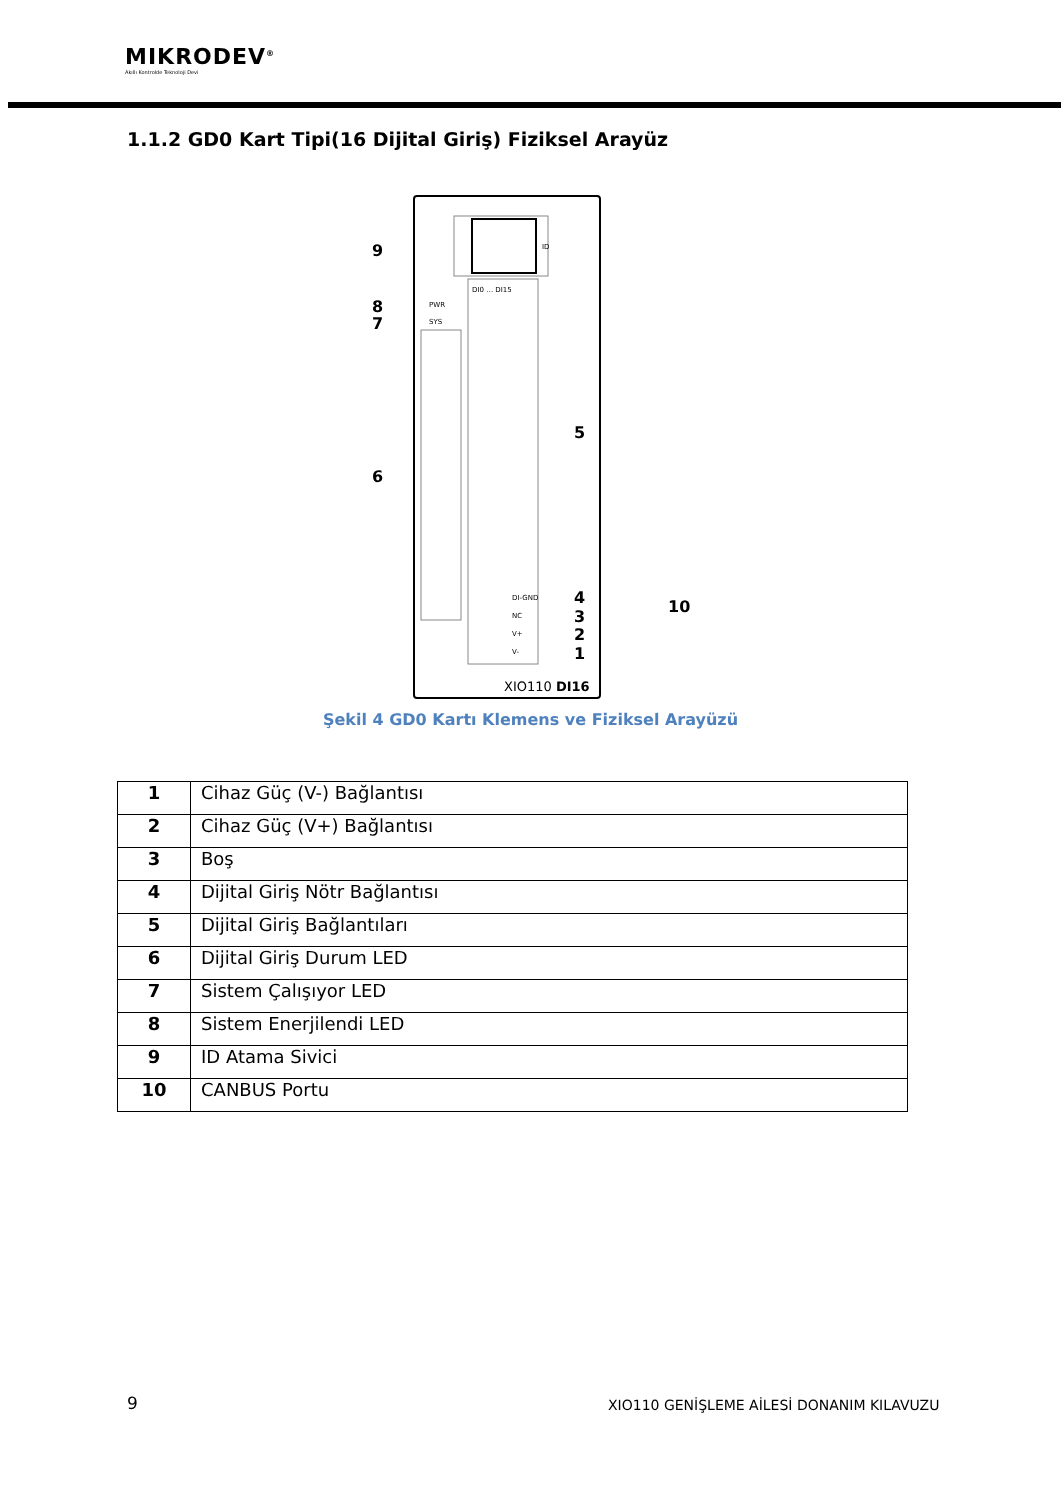MIKRODEV<sup>®</sup>
Akıllı Kontrolde Teknoloji Devi
1.1.2 GD0 Kart Tipi(16 Dijital Giriş) Fiziksel Arayüz
ID
PWR
SYS
DI0 … DI15
DI-GND
NC
V+
V-
9
8
7
6
5
4
3
2
1
10
XIO110 DI16
Şekil 4 GD0 Kartı Klemens ve Fiziksel Arayüzü
| 1 | Cihaz Güç (V-) Bağlantısı |
| 2 | Cihaz Güç (V+) Bağlantısı |
| 3 | Boş |
| 4 | Dijital Giriş Nötr Bağlantısı |
| 5 | Dijital Giriş Bağlantıları |
| 6 | Dijital Giriş Durum LED |
| 7 | Sistem Çalışıyor LED |
| 8 | Sistem Enerjilendi LED |
| 9 | ID Atama Sivici |
| 10 | CANBUS Portu |
9
XIO110 GENİŞLEME AİLESİ DONANIM KILAVUZU